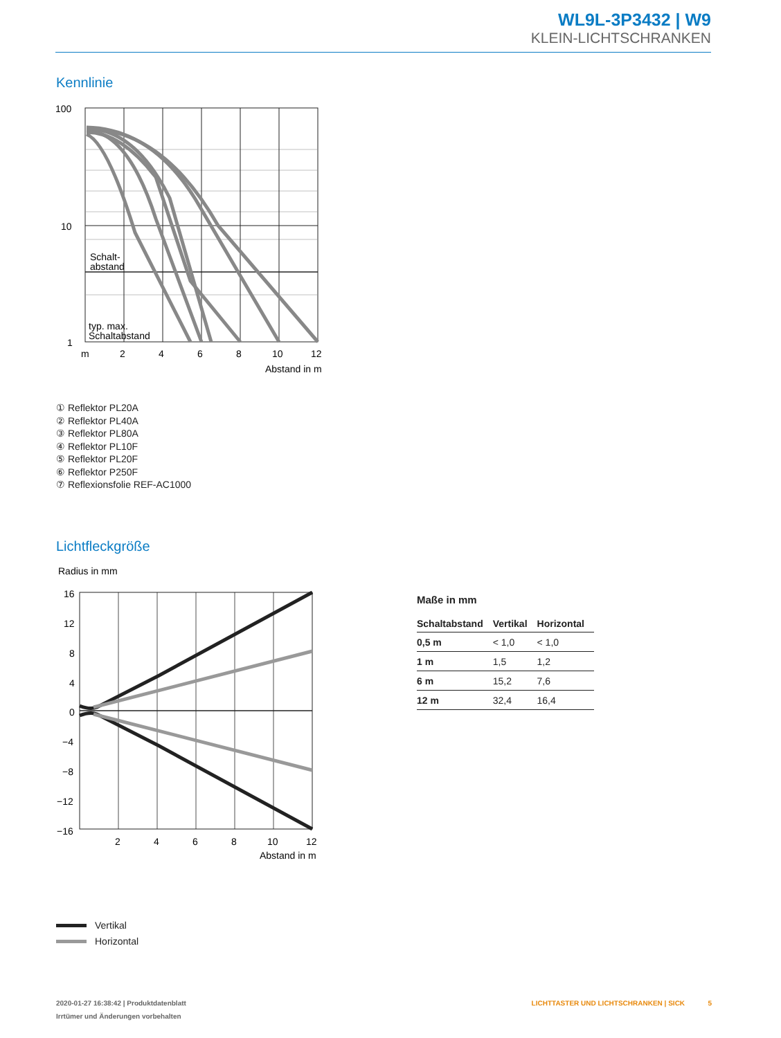WL9L-3P3432 | W9
KLEIN-LICHTSCHRANKEN
Kennlinie
100
10
1
m
2
4
6
8
10
12
Abstand in m
Schalt-
abstand
typ. max.
Schaltabstand
① Reflektor PL20A
② Reflektor PL40A
③ Reflektor PL80A
④ Reflektor PL10F
⑤ Reflektor PL20F
⑥ Reflektor P250F
⑦ Reflexionsfolie REF-AC1000
Lichtfleckgröße
Radius in mm
16
12
8
4
0
−4
−8
−12
−16
2
4
6
8
10
12
Abstand in m
Maße in mm
| Schaltabstand | Vertikal | Horizontal |
| --- | --- | --- |
| 0,5 m | < 1,0 | < 1,0 |
| 1 m | 1,5 | 1,2 |
| 6 m | 15,2 | 7,6 |
| 12 m | 32,4 | 16,4 |
Vertikal
Horizontal
2020-01-27 16:38:42 | Produktdatenblatt LICHTTASTER UND LICHTSCHRANKEN | SICK 5
Irrtümer und Änderungen vorbehalten